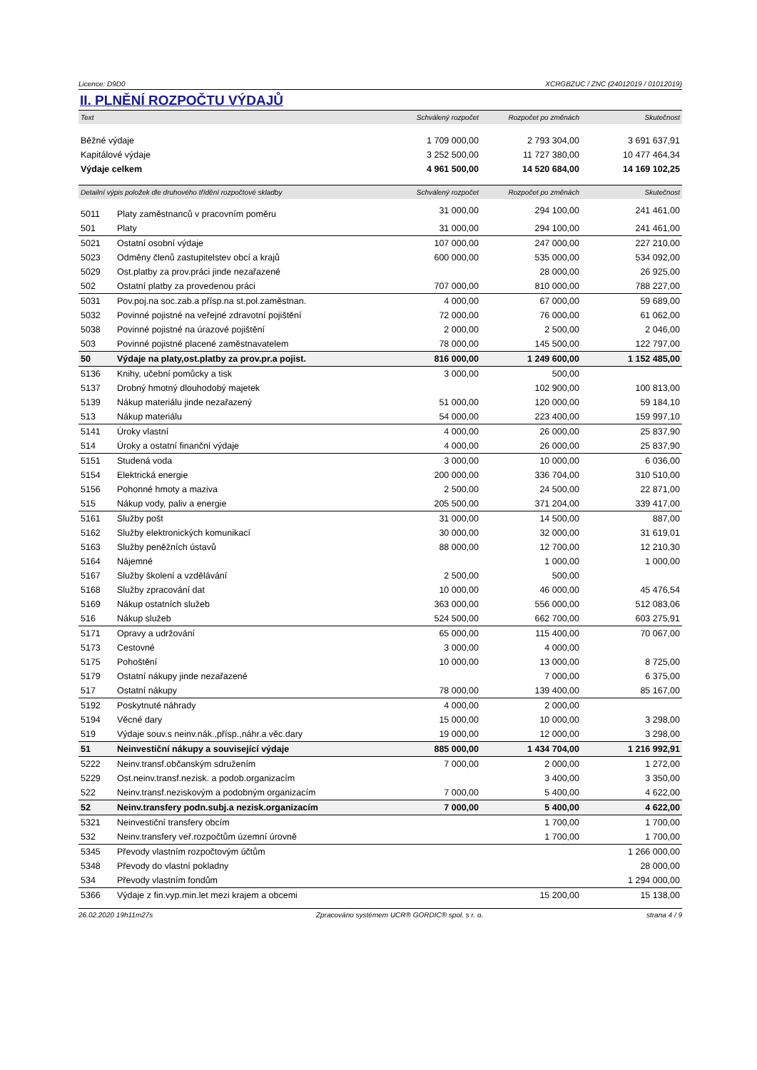Licence: D9D0 XCRGBZUC / ZNC (24012019 / 01012019)
II. PLNĚNÍ ROZPOČTU VÝDAJŮ
| Text | Schválený rozpočet | Rozpočet po změnách | Skutečnost |
| --- | --- | --- | --- |
| Běžné výdaje | 1 709 000,00 | 2 793 304,00 | 3 691 637,91 |
| Kapitálové výdaje | 3 252 500,00 | 11 727 380,00 | 10 477 464,34 |
| Výdaje celkem | 4 961 500,00 | 14 520 684,00 | 14 169 102,25 |
| Detailní výpis položek dle druhového třídění rozpočtové skladby | | Schválený rozpočet | Rozpočet po změnách | Skutečnost |
| --- | --- | --- | --- | --- |
| 5011 | Platy zaměstnanců v pracovním poměru | 31 000,00 | 294 100,00 | 241 461,00 |
| 501 | Platy | 31 000,00 | 294 100,00 | 241 461,00 |
| 5021 | Ostatní osobní výdaje | 107 000,00 | 247 000,00 | 227 210,00 |
| 5023 | Odměny členů zastupitelstev obcí a krajů | 600 000,00 | 535 000,00 | 534 092,00 |
| 5029 | Ost.platby za prov.práci jinde nezařazené | | 28 000,00 | 26 925,00 |
| 502 | Ostatní platby za provedenou práci | 707 000,00 | 810 000,00 | 788 227,00 |
| 5031 | Pov.poj.na soc.zab.a přísp.na st.pol.zaměstnan. | 4 000,00 | 67 000,00 | 59 689,00 |
| 5032 | Povinné pojistné na veřejné zdravotní pojištění | 72 000,00 | 76 000,00 | 61 062,00 |
| 5038 | Povinné pojistné na úrazové pojištění | 2 000,00 | 2 500,00 | 2 046,00 |
| 503 | Povinné pojistné placené zaměstnavatelem | 78 000,00 | 145 500,00 | 122 797,00 |
| 50 | Výdaje na platy,ost.platby za prov.pr.a pojist. | 816 000,00 | 1 249 600,00 | 1 152 485,00 |
| 5136 | Knihy, učební pomůcky a tisk | 3 000,00 | 500,00 | |
| 5137 | Drobný hmotný dlouhodobý majetek | | 102 900,00 | 100 813,00 |
| 5139 | Nákup materiálu jinde nezařazený | 51 000,00 | 120 000,00 | 59 184,10 |
| 513 | Nákup materiálu | 54 000,00 | 223 400,00 | 159 997,10 |
| 5141 | Úroky vlastní | 4 000,00 | 26 000,00 | 25 837,90 |
| 514 | Úroky a ostatní finanční výdaje | 4 000,00 | 26 000,00 | 25 837,90 |
| 5151 | Studená voda | 3 000,00 | 10 000,00 | 6 036,00 |
| 5154 | Elektrická energie | 200 000,00 | 336 704,00 | 310 510,00 |
| 5156 | Pohonné hmoty a maziva | 2 500,00 | 24 500,00 | 22 871,00 |
| 515 | Nákup vody, paliv a energie | 205 500,00 | 371 204,00 | 339 417,00 |
| 5161 | Služby pošt | 31 000,00 | 14 500,00 | 887,00 |
| 5162 | Služby elektronických komunikací | 30 000,00 | 32 000,00 | 31 619,01 |
| 5163 | Služby peněžních ústavů | 88 000,00 | 12 700,00 | 12 210,30 |
| 5164 | Nájemné | | 1 000,00 | 1 000,00 |
| 5167 | Služby školení a vzdělávání | 2 500,00 | 500,00 | |
| 5168 | Služby zpracování dat | 10 000,00 | 46 000,00 | 45 476,54 |
| 5169 | Nákup ostatních služeb | 363 000,00 | 556 000,00 | 512 083,06 |
| 516 | Nákup služeb | 524 500,00 | 662 700,00 | 603 275,91 |
| 5171 | Opravy a udržování | 65 000,00 | 115 400,00 | 70 067,00 |
| 5173 | Cestovné | 3 000,00 | 4 000,00 | |
| 5175 | Pohoštění | 10 000,00 | 13 000,00 | 8 725,00 |
| 5179 | Ostatní nákupy jinde nezařazené | | 7 000,00 | 6 375,00 |
| 517 | Ostatní nákupy | 78 000,00 | 139 400,00 | 85 167,00 |
| 5192 | Poskytnuté náhrady | 4 000,00 | 2 000,00 | |
| 5194 | Věcné dary | 15 000,00 | 10 000,00 | 3 298,00 |
| 519 | Výdaje souv.s neinv.nák.,přísp.,náhr.a věc.dary | 19 000,00 | 12 000,00 | 3 298,00 |
| 51 | Neinvestiční nákupy a související výdaje | 885 000,00 | 1 434 704,00 | 1 216 992,91 |
| 5222 | Neinv.transf.občanským sdružením | 7 000,00 | 2 000,00 | 1 272,00 |
| 5229 | Ost.neinv.transf.nezisk. a podob.organizacím | | 3 400,00 | 3 350,00 |
| 522 | Neinv.transf.neziskovým a podobným organizacím | 7 000,00 | 5 400,00 | 4 622,00 |
| 52 | Neinv.transfery podn.subj.a nezisk.organizacím | 7 000,00 | 5 400,00 | 4 622,00 |
| 5321 | Neinvestiční transfery obcím | | 1 700,00 | 1 700,00 |
| 532 | Neinv.transfery veř.rozpočtům územní úrovně | | 1 700,00 | 1 700,00 |
| 5345 | Převody vlastním rozpočtovým účtům | | | 1 266 000,00 |
| 5348 | Převody do vlastní pokladny | | | 28 000,00 |
| 534 | Převody vlastním fondům | | | 1 294 000,00 |
| 5366 | Výdaje z fin.vyp.min.let mezi krajem a obcemi | | 15 200,00 | 15 138,00 |
26.02.2020 19h11m27s Zpracováno systémem UCR® GORDIC® spol. s r. o. strana 4 / 9